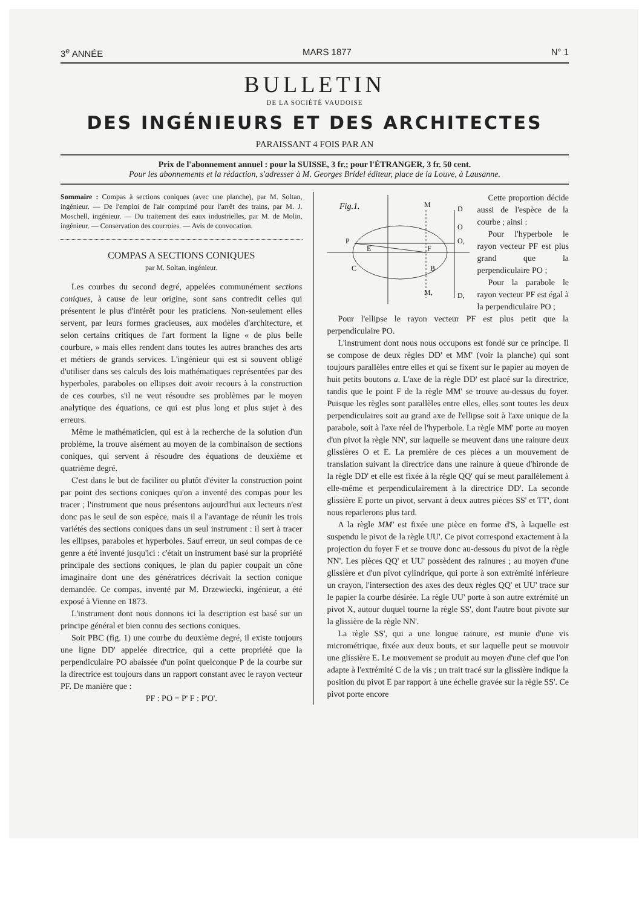3<sup>e</sup> ANNÉE MARS 1877 N° 1
BULLETIN
DE LA SOCIÉTÉ VAUDOISE
DES INGÉNIEURS ET DES ARCHITECTES
PARAISSANT 4 FOIS PAR AN
Prix de l'abonnement annuel : pour la SUISSE, 3 fr.; pour l'ÉTRANGER, 3 fr. 50 cent.
Pour les abonnements et la rédaction, s'adresser à M. Georges Bridel éditeur, place de la Louve, à Lausanne.
Sommaire : Compas à sections coniques (avec une planche), par M. Soltan, ingénieur. — De l'emploi de l'air comprimé pour l'arrêt des trains, par M. J. Moschell, ingénieur. — Du traitement des eaux industrielles, par M. de Molin, ingénieur. — Conservation des courroies. — Avis de convocation.
COMPAS A SECTIONS CONIQUES
par M. Soltan, ingénieur.
Les courbes du second degré, appelées communément sections coniques, à cause de leur origine, sont sans contredit celles qui présentent le plus d'intérêt pour les praticiens. Non-seulement elles servent, par leurs formes gracieuses, aux modèles d'architecture, et selon certains critiques de l'art forment la ligne « de plus belle courbure, » mais elles rendent dans toutes les autres branches des arts et métiers de grands services. L'ingénieur qui est si souvent obligé d'utiliser dans ses calculs des lois mathématiques représentées par des hyperboles, paraboles ou ellipses doit avoir recours à la construction de ces courbes, s'il ne veut résoudre ses problèmes par le moyen analytique des équations, ce qui est plus long et plus sujet à des erreurs.
Même le mathématicien, qui est à la recherche de la solution d'un problème, la trouve aisément au moyen de la combinaison de sections coniques, qui servent à résoudre des équations de deuxième et quatrième degré.
C'est dans le but de faciliter ou plutôt d'éviter la construction point par point des sections coniques qu'on a inventé des compas pour les tracer ; l'instrument que nous présentons aujourd'hui aux lecteurs n'est donc pas le seul de son espèce, mais il a l'avantage de réunir les trois variétés des sections coniques dans un seul instrument : il sert à tracer les ellipses, paraboles et hyperboles. Sauf erreur, un seul compas de ce genre a été inventé jusqu'ici : c'était un instrument basé sur la propriété principale des sections coniques, le plan du papier coupait un cône imaginaire dont une des génératrices décrivait la section conique demandée. Ce compas, inventé par M. Drzewiecki, ingénieur, a été exposé à Vienne en 1873.
L'instrument dont nous donnons ici la description est basé sur un principe général et bien connu des sections coniques.
Soit PBC (fig. 1) une courbe du deuxième degré, il existe toujours une ligne DD' appelée directrice, qui a cette propriété que la perpendiculaire PO abaissée d'un point quelconque P de la courbe sur la directrice est toujours dans un rapport constant avec le rayon vecteur PF. De manière que :
PF : PO = P' F : P'O'.
Fig.1.
P
M
D
F
E
C
B
M,
D,
O,
O
Cette proportion décide aussi de l'espèce de la courbe ; ainsi :
Pour l'hyperbole le rayon vecteur PF est plus grand que la perpendiculaire PO ;
Pour la parabole le rayon vecteur PF est égal à la perpendiculaire PO ;
Pour l'ellipse le rayon vecteur PF est plus petit que la perpendiculaire PO.
L'instrument dont nous nous occupons est fondé sur ce principe. Il se compose de deux règles DD' et MM' (voir la planche) qui sont toujours parallèles entre elles et qui se fixent sur le papier au moyen de huit petits boutons a. L'axe de la règle DD' est placé sur la directrice, tandis que le point F de la règle MM' se trouve au-dessus du foyer. Puisque les règles sont parallèles entre elles, elles sont toutes les deux perpendiculaires soit au grand axe de l'ellipse soit à l'axe unique de la parabole, soit à l'axe réel de l'hyperbole. La règle MM' porte au moyen d'un pivot la règle NN', sur laquelle se meuvent dans une rainure deux glissières O et E. La première de ces pièces a un mouvement de translation suivant la directrice dans une rainure à queue d'hironde de la règle DD' et elle est fixée à la règle QQ' qui se meut parallèlement à elle-même et perpendiculairement à la directrice DD'. La seconde glissière E porte un pivot, servant à deux autres pièces SS' et TT', dont nous reparlerons plus tard.
A la règle MM' est fixée une pièce en forme d'S, à laquelle est suspendu le pivot de la règle UU'. Ce pivot correspond exactement à la projection du foyer F et se trouve donc au-dessous du pivot de la règle NN'. Les pièces QQ' et UU' possèdent des rainures ; au moyen d'une glissière et d'un pivot cylindrique, qui porte à son extrémité inférieure un crayon, l'intersection des axes des deux règles QQ' et UU' trace sur le papier la courbe désirée. La règle UU' porte à son autre extrémité un pivot X, autour duquel tourne la règle SS', dont l'autre bout pivote sur la glissière de la règle NN'.
La règle SS', qui a une longue rainure, est munie d'une vis micrométrique, fixée aux deux bouts, et sur laquelle peut se mouvoir une glissière E. Le mouvement se produit au moyen d'une clef que l'on adapte à l'extrémité C de la vis ; un trait tracé sur la glissière indique la position du pivot E par rapport à une échelle gravée sur la règle SS'. Ce pivot porte encore